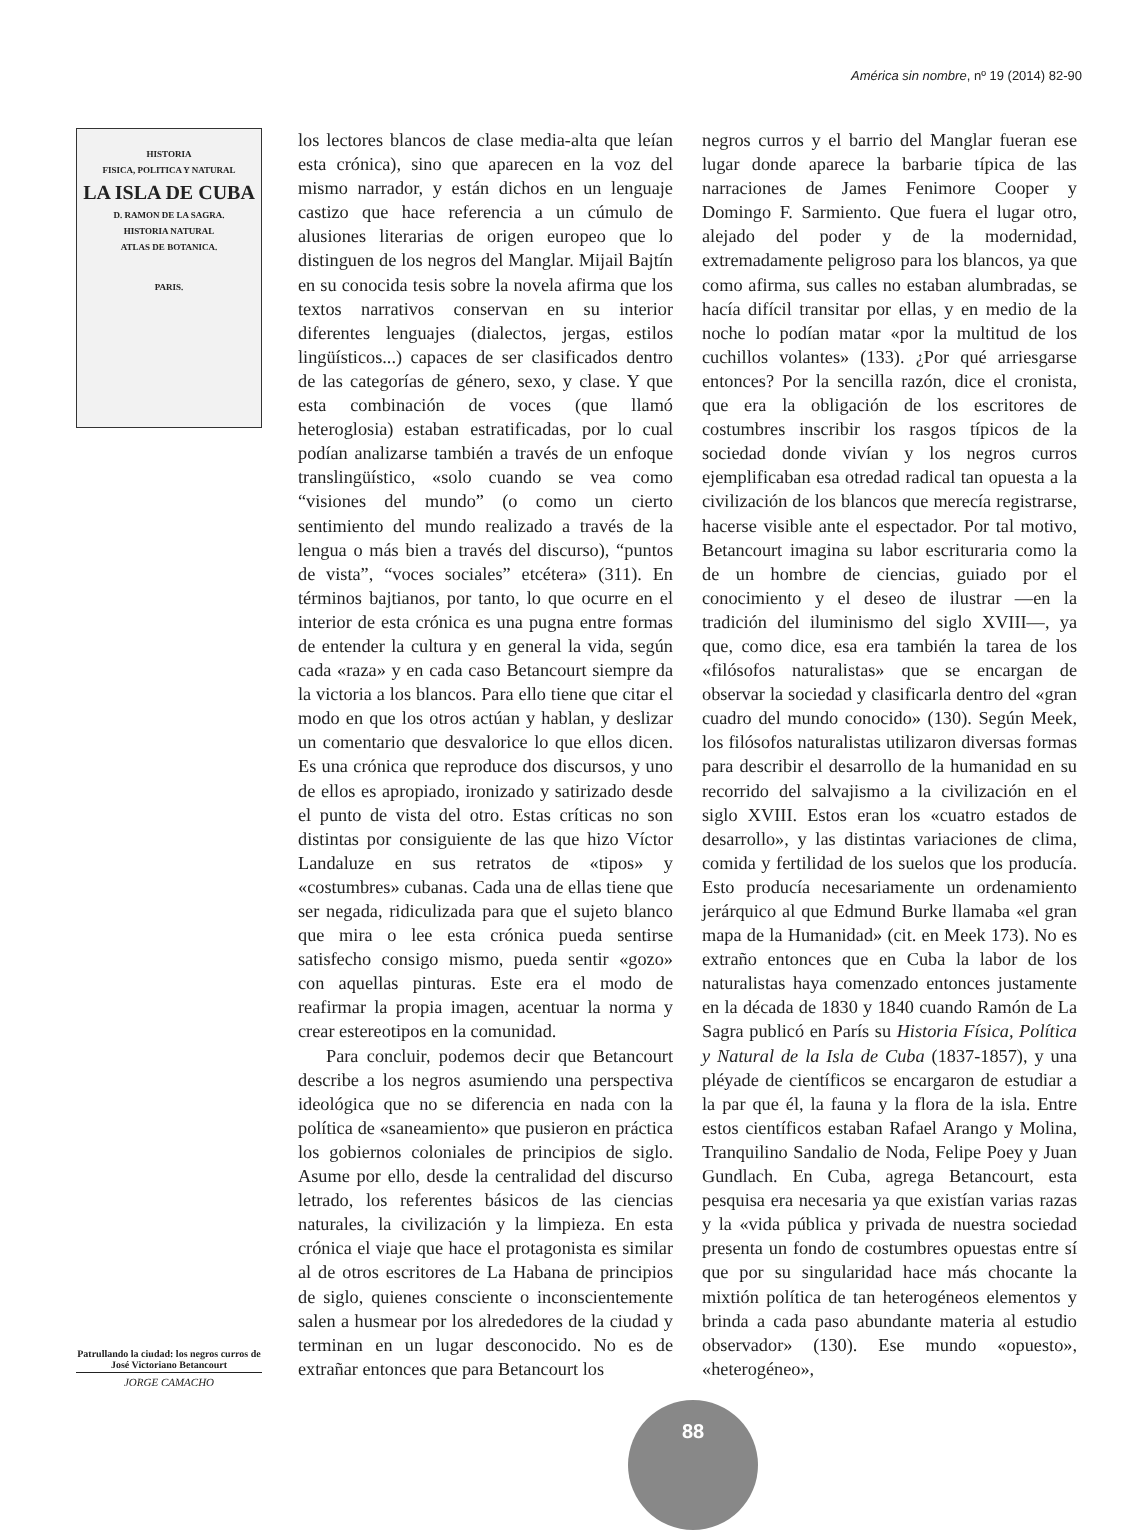América sin nombre, nº 19 (2014) 82-90
HISTORIA
FISICA, POLITICA Y NATURAL
LA ISLA DE CUBA
D. RAMON DE LA SAGRA.
HISTORIA NATURAL
ATLAS DE BOTANICA.
PARIS.
Patrullando la ciudad: los negros curros de José Victoriano Betancourt
JORGE CAMACHO
los lectores blancos de clase media-alta que leían esta crónica), sino que aparecen en la voz del mismo narrador, y están dichos en un lenguaje castizo que hace referencia a un cúmulo de alusiones literarias de origen europeo que lo distinguen de los negros del Manglar. Mijail Bajtín en su conocida tesis sobre la novela afirma que los textos narrativos conservan en su interior diferentes lenguajes (dialectos, jergas, estilos lingüísticos...) capaces de ser clasificados dentro de las categorías de género, sexo, y clase. Y que esta combinación de voces (que llamó heteroglosia) estaban estratificadas, por lo cual podían analizarse también a través de un enfoque translingüístico, «solo cuando se vea como “visiones del mundo” (o como un cierto sentimiento del mundo realizado a través de la lengua o más bien a través del discurso), “puntos de vista”, “voces sociales” etcétera» (311). En términos bajtianos, por tanto, lo que ocurre en el interior de esta crónica es una pugna entre formas de entender la cultura y en general la vida, según cada «raza» y en cada caso Betancourt siempre da la victoria a los blancos. Para ello tiene que citar el modo en que los otros actúan y hablan, y deslizar un comentario que desvalorice lo que ellos dicen. Es una crónica que reproduce dos discursos, y uno de ellos es apropiado, ironizado y satirizado desde el punto de vista del otro. Estas críticas no son distintas por consiguiente de las que hizo Víctor Landaluze en sus retratos de «tipos» y «costumbres» cubanas. Cada una de ellas tiene que ser negada, ridiculizada para que el sujeto blanco que mira o lee esta crónica pueda sentirse satisfecho consigo mismo, pueda sentir «gozo» con aquellas pinturas. Este era el modo de reafirmar la propia imagen, acentuar la norma y crear estereotipos en la comunidad.
Para concluir, podemos decir que Betancourt describe a los negros asumiendo una perspectiva ideológica que no se diferencia en nada con la política de «saneamiento» que pusieron en práctica los gobiernos coloniales de principios de siglo. Asume por ello, desde la centralidad del discurso letrado, los referentes básicos de las ciencias naturales, la civilización y la limpieza. En esta crónica el viaje que hace el protagonista es similar al de otros escritores de La Habana de principios de siglo, quienes consciente o inconscientemente salen a husmear por los alrededores de la ciudad y terminan en un lugar desconocido. No es de extrañar entonces que para Betancourt los
negros curros y el barrio del Manglar fueran ese lugar donde aparece la barbarie típica de las narraciones de James Fenimore Cooper y Domingo F. Sarmiento. Que fuera el lugar otro, alejado del poder y de la modernidad, extremadamente peligroso para los blancos, ya que como afirma, sus calles no estaban alumbradas, se hacía difícil transitar por ellas, y en medio de la noche lo podían matar «por la multitud de los cuchillos volantes» (133). ¿Por qué arriesgarse entonces? Por la sencilla razón, dice el cronista, que era la obligación de los escritores de costumbres inscribir los rasgos típicos de la sociedad donde vivían y los negros curros ejemplificaban esa otredad radical tan opuesta a la civilización de los blancos que merecía registrarse, hacerse visible ante el espectador. Por tal motivo, Betancourt imagina su labor escrituraria como la de un hombre de ciencias, guiado por el conocimiento y el deseo de ilustrar —en la tradición del iluminismo del siglo XVIII—, ya que, como dice, esa era también la tarea de los «filósofos naturalistas» que se encargan de observar la sociedad y clasificarla dentro del «gran cuadro del mundo conocido» (130). Según Meek, los filósofos naturalistas utilizaron diversas formas para describir el desarrollo de la humanidad en su recorrido del salvajismo a la civilización en el siglo XVIII. Estos eran los «cuatro estados de desarrollo», y las distintas variaciones de clima, comida y fertilidad de los suelos que los producía. Esto producía necesariamente un ordenamiento jerárquico al que Edmund Burke llamaba «el gran mapa de la Humanidad» (cit. en Meek 173). No es extraño entonces que en Cuba la labor de los naturalistas haya comenzado entonces justamente en la década de 1830 y 1840 cuando Ramón de La Sagra publicó en París su Historia Física, Política y Natural de la Isla de Cuba (1837-1857), y una pléyade de científicos se encargaron de estudiar a la par que él, la fauna y la flora de la isla. Entre estos científicos estaban Rafael Arango y Molina, Tranquilino Sandalio de Noda, Felipe Poey y Juan Gundlach. En Cuba, agrega Betancourt, esta pesquisa era necesaria ya que existían varias razas y la «vida pública y privada de nuestra sociedad presenta un fondo de costumbres opuestas entre sí que por su singularidad hace más chocante la mixtión política de tan heterogéneos elementos y brinda a cada paso abundante materia al estudio observador» (130). Ese mundo «opuesto», «heterogéneo»,
88